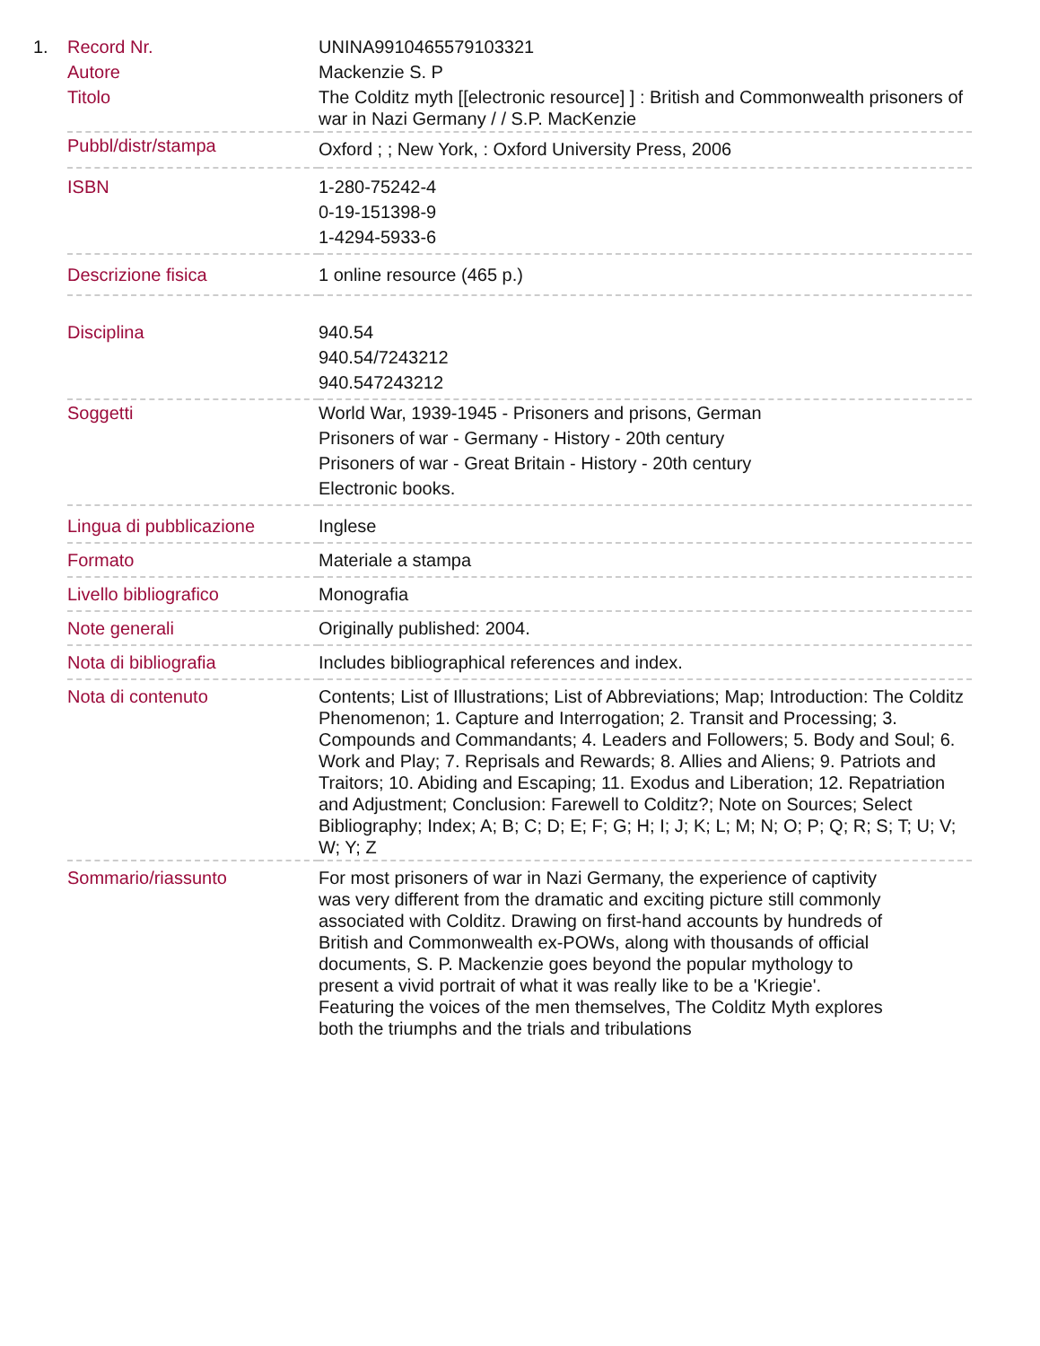| 1. | Record Nr. | UNINA9910465579103321 |
| | Autore | Mackenzie S. P |
| | Titolo | The Colditz myth [[electronic resource] ] : British and Commonwealth prisoners of war in Nazi Germany / / S.P. MacKenzie |
| | Pubbl/distr/stampa | Oxford ; ; New York, : Oxford University Press, 2006 |
| | ISBN | 1-280-75242-4 0-19-151398-9 1-4294-5933-6 |
| | Descrizione fisica | 1 online resource (465 p.) |
| | Disciplina | 940.54 940.54/7243212 940.547243212 |
| | Soggetti | World War, 1939-1945 - Prisoners and prisons, German Prisoners of war - Germany - History - 20th century Prisoners of war - Great Britain - History - 20th century Electronic books. |
| | Lingua di pubblicazione | Inglese |
| | Formato | Materiale a stampa |
| | Livello bibliografico | Monografia |
| | Note generali | Originally published: 2004. |
| | Nota di bibliografia | Includes bibliographical references and index. |
| | Nota di contenuto | Contents; List of Illustrations; List of Abbreviations; Map; Introduction: The Colditz Phenomenon; 1. Capture and Interrogation; 2. Transit and Processing; 3. Compounds and Commandants; 4. Leaders and Followers; 5. Body and Soul; 6. Work and Play; 7. Reprisals and Rewards; 8. Allies and Aliens; 9. Patriots and Traitors; 10. Abiding and Escaping; 11. Exodus and Liberation; 12. Repatriation and Adjustment; Conclusion: Farewell to Colditz?; Note on Sources; Select Bibliography; Index; A; B; C; D; E; F; G; H; I; J; K; L; M; N; O; P; Q; R; S; T; U; V; W; Y; Z |
| | Sommario/riassunto | For most prisoners of war in Nazi Germany, the experience of captivity was very different from the dramatic and exciting picture still commonly associated with Colditz. Drawing on first-hand accounts by hundreds of British and Commonwealth ex-POWs, along with thousands of official documents, S. P. Mackenzie goes beyond the popular mythology to present a vivid portrait of what it was really like to be a 'Kriegie'. Featuring the voices of the men themselves, The Colditz Myth explores both the triumphs and the trials and tribulations |